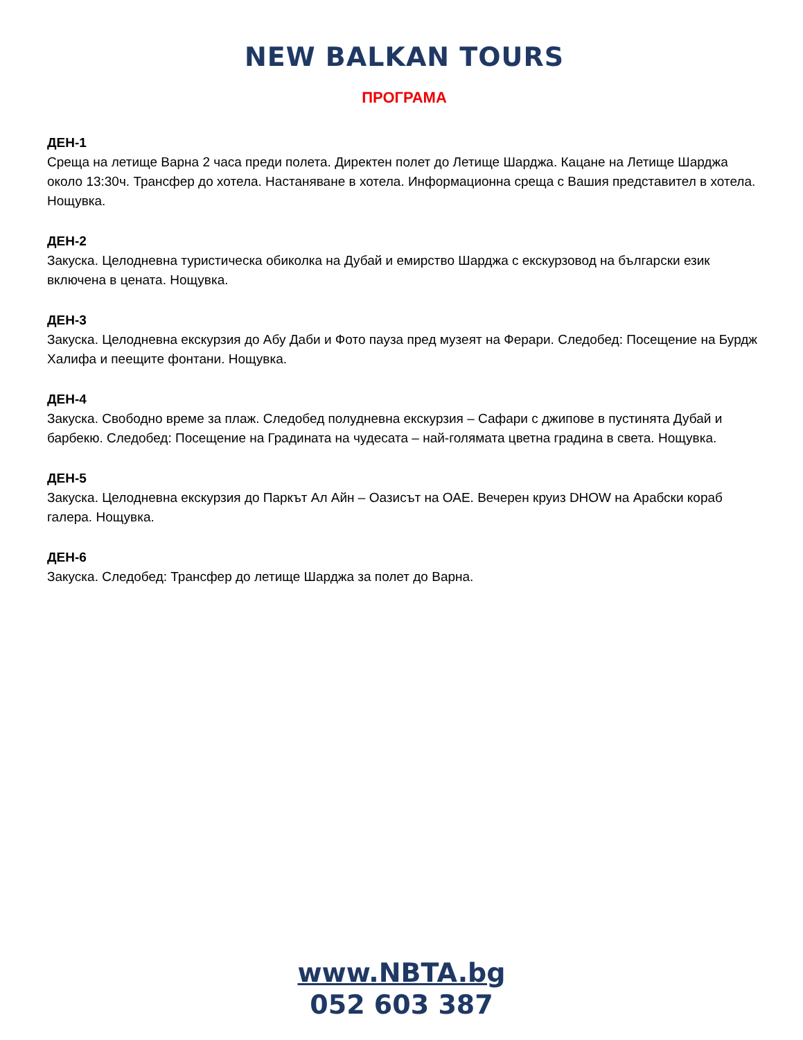NEW BALKAN TOURS
ПРОГРАМА
ДЕН-1
Среща на летище Варна 2 часа преди полета. Директен полет до Летище Шарджа. Кацане на Летище Шарджа около 13:30ч. Трансфер до хотела. Настаняване в хотела. Информационна среща с Вашия представител в хотела. Нощувка.
ДЕН-2
Закуска. Целодневна туристическа обиколка на Дубай и емирство Шарджа с екскурзовод на български език включена в цената. Нощувка.
ДЕН-3
Закуска. Целодневна екскурзия до Абу Даби и Фото пауза пред музеят на Ферари. Следобед: Посещение на Бурдж Халифа и пеещите фонтани. Нощувка.
ДЕН-4
Закуска. Свободно време за плаж. Следобед полудневна екскурзия – Сафари с джипове в пустинята Дубай и барбекю. Следобед: Посещение на Градината на чудесата – най-голямата цветна градина в света. Нощувка.
ДЕН-5
Закуска. Целодневна екскурзия до Паркът Ал Айн – Оазисът на ОАЕ. Вечерен круиз DHOW на Арабски кораб галера. Нощувка.
ДЕН-6
Закуска. Следобед: Трансфер до летище Шарджа за полет до Варна.
www.NBTA.bg
052 603 387